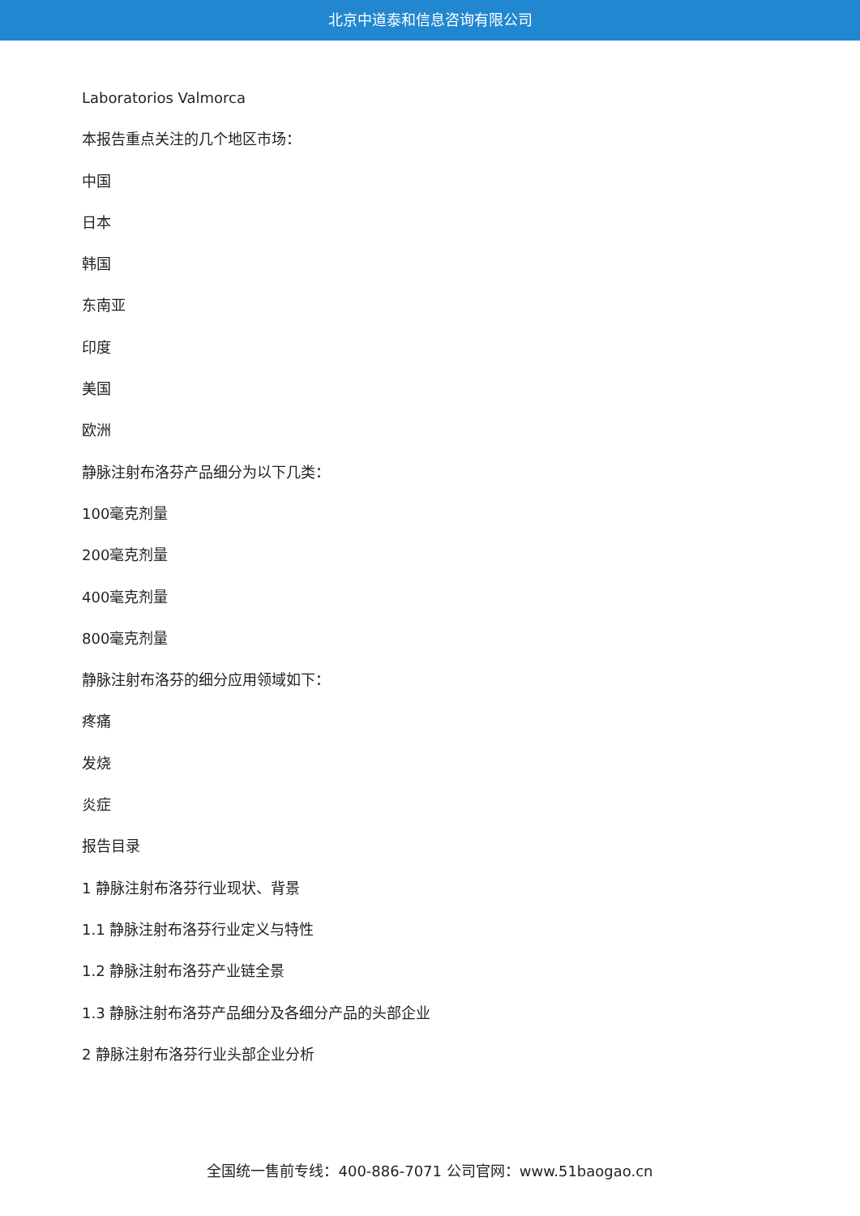北京中道泰和信息咨询有限公司
Laboratorios Valmorca
本报告重点关注的几个地区市场：
中国
日本
韩国
东南亚
印度
美国
欧洲
静脉注射布洛芬产品细分为以下几类：
100毫克剂量
200毫克剂量
400毫克剂量
800毫克剂量
静脉注射布洛芬的细分应用领域如下：
疼痛
发烧
炎症
报告目录
1 静脉注射布洛芬行业现状、背景
1.1 静脉注射布洛芬行业定义与特性
1.2 静脉注射布洛芬产业链全景
1.3 静脉注射布洛芬产品细分及各细分产品的头部企业
2 静脉注射布洛芬行业头部企业分析
全国统一售前专线：400-886-7071 公司官网：www.51baogao.cn